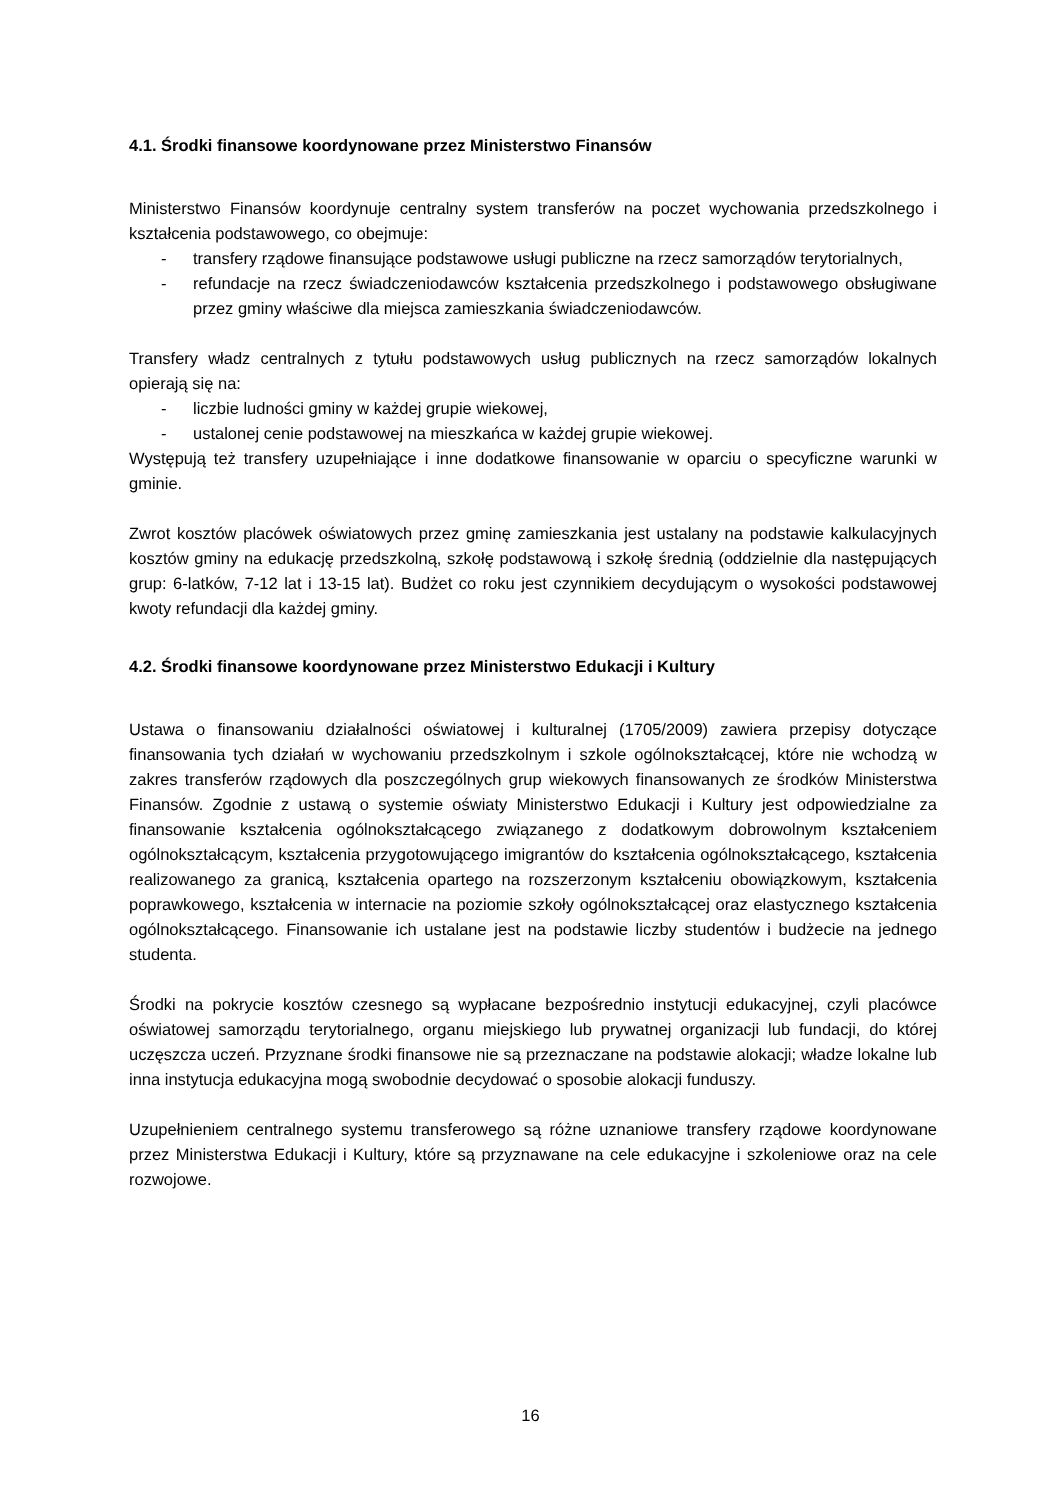4.1. Środki finansowe koordynowane przez Ministerstwo Finansów
Ministerstwo Finansów koordynuje centralny system transferów na poczet wychowania przedszkolnego i kształcenia podstawowego, co obejmuje:
- transfery rządowe finansujące podstawowe usługi publiczne na rzecz samorządów terytorialnych,
- refundacje na rzecz świadczeniodawców kształcenia przedszkolnego i podstawowego obsługiwane przez gminy właściwe dla miejsca zamieszkania świadczeniodawców.
Transfery władz centralnych z tytułu podstawowych usług publicznych na rzecz samorządów lokalnych opierają się na:
- liczbie ludności gminy w każdej grupie wiekowej,
- ustalonej cenie podstawowej na mieszkańca w każdej grupie wiekowej.
Występują też transfery uzupełniające i inne dodatkowe finansowanie w oparciu o specyficzne warunki w gminie.
Zwrot kosztów placówek oświatowych przez gminę zamieszkania jest ustalany na podstawie kalkulacyjnych kosztów gminy na edukację przedszkolną, szkołę podstawową i szkołę średnią (oddzielnie dla następujących grup: 6-latków, 7-12 lat i 13-15 lat). Budżet co roku jest czynnikiem decydującym o wysokości podstawowej kwoty refundacji dla każdej gminy.
4.2. Środki finansowe koordynowane przez Ministerstwo Edukacji i Kultury
Ustawa o finansowaniu działalności oświatowej i kulturalnej (1705/2009) zawiera przepisy dotyczące finansowania tych działań w wychowaniu przedszkolnym i szkole ogólnokształcącej, które nie wchodzą w zakres transferów rządowych dla poszczególnych grup wiekowych finansowanych ze środków Ministerstwa Finansów. Zgodnie z ustawą o systemie oświaty Ministerstwo Edukacji i Kultury jest odpowiedzialne za finansowanie kształcenia ogólnokształcącego związanego z dodatkowym dobrowolnym kształceniem ogólnokształcącym, kształcenia przygotowującego imigrantów do kształcenia ogólnokształcącego, kształcenia realizowanego za granicą, kształcenia opartego na rozszerzonym kształceniu obowiązkowym, kształcenia poprawkowego, kształcenia w internacie na poziomie szkoły ogólnokształcącej oraz elastycznego kształcenia ogólnokształcącego. Finansowanie ich ustalane jest na podstawie liczby studentów i budżecie na jednego studenta.
Środki na pokrycie kosztów czesnego są wypłacane bezpośrednio instytucji edukacyjnej, czyli placówce oświatowej samorządu terytorialnego, organu miejskiego lub prywatnej organizacji lub fundacji, do której uczęszcza uczeń. Przyznane środki finansowe nie są przeznaczane na podstawie alokacji; władze lokalne lub inna instytucja edukacyjna mogą swobodnie decydować o sposobie alokacji funduszy.
Uzupełnieniem centralnego systemu transferowego są różne uznaniowe transfery rządowe koordynowane przez Ministerstwa Edukacji i Kultury, które są przyznawane na cele edukacyjne i szkoleniowe oraz na cele rozwojowe.
16